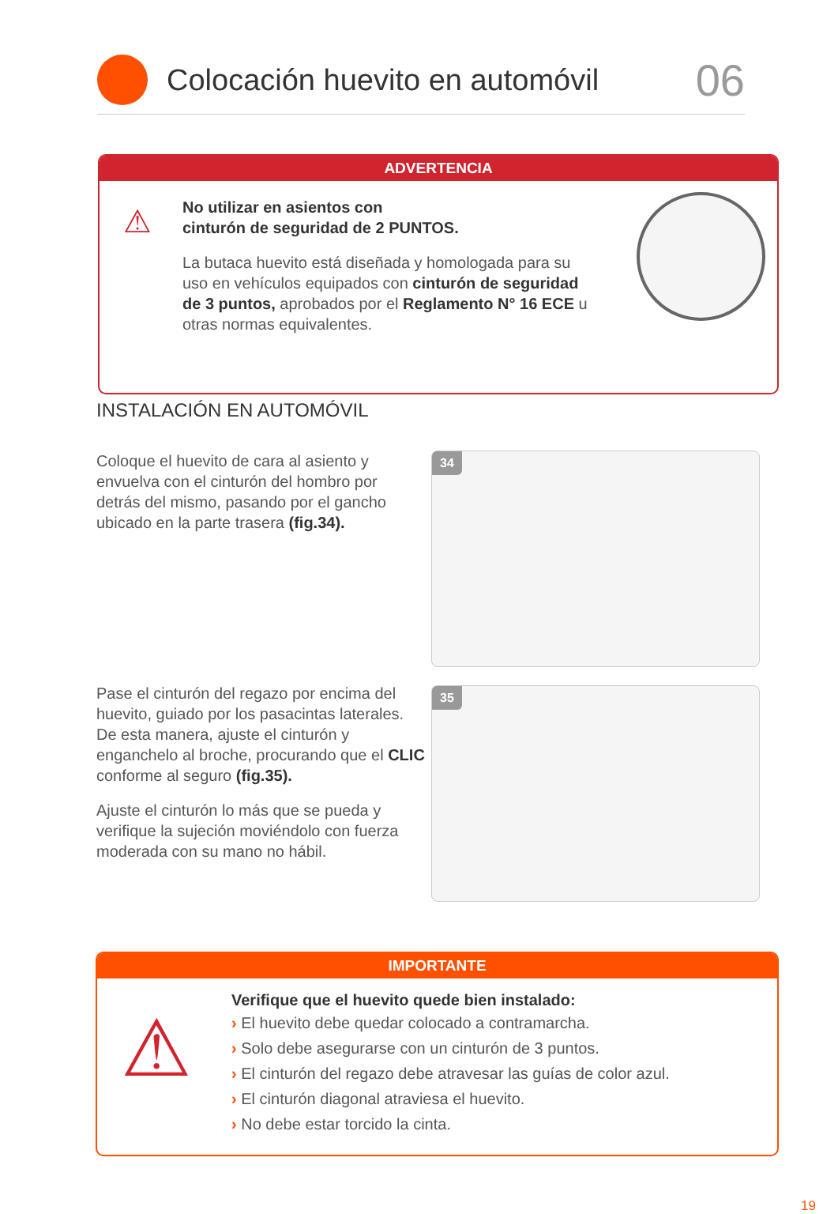Colocación huevito en automóvil
06
ADVERTENCIA
⚠
No utilizar en asientos con
cinturón de seguridad de 2 PUNTOS.
La butaca huevito está diseñada y homologada para su uso en vehículos equipados con cinturón de seguridad de 3 puntos, aprobados por el Reglamento N° 16 ECE u otras normas equivalentes.
INSTALACIÓN EN AUTOMÓVIL
Coloque el huevito de cara al asiento y envuelva con el cinturón del hombro por detrás del mismo, pasando por el gancho ubicado en la parte trasera (fig.34).
34
Pase el cinturón del regazo por encima del huevito, guiado por los pasacintas laterales. De esta manera, ajuste el cinturón y enganchelo al broche, procurando que el CLIC conforme al seguro (fig.35).
Ajuste el cinturón lo más que se pueda y verifique la sujeción moviéndolo con fuerza moderada con su mano no hábil.
35
IMPORTANTE
⚠
Verifique que el huevito quede bien instalado:
› El huevito debe quedar colocado a contramarcha.
› Solo debe asegurarse con un cinturón de 3 puntos.
› El cinturón del regazo debe atravesar las guías de color azul.
› El cinturón diagonal atraviesa el huevito.
› No debe estar torcido la cinta.
19